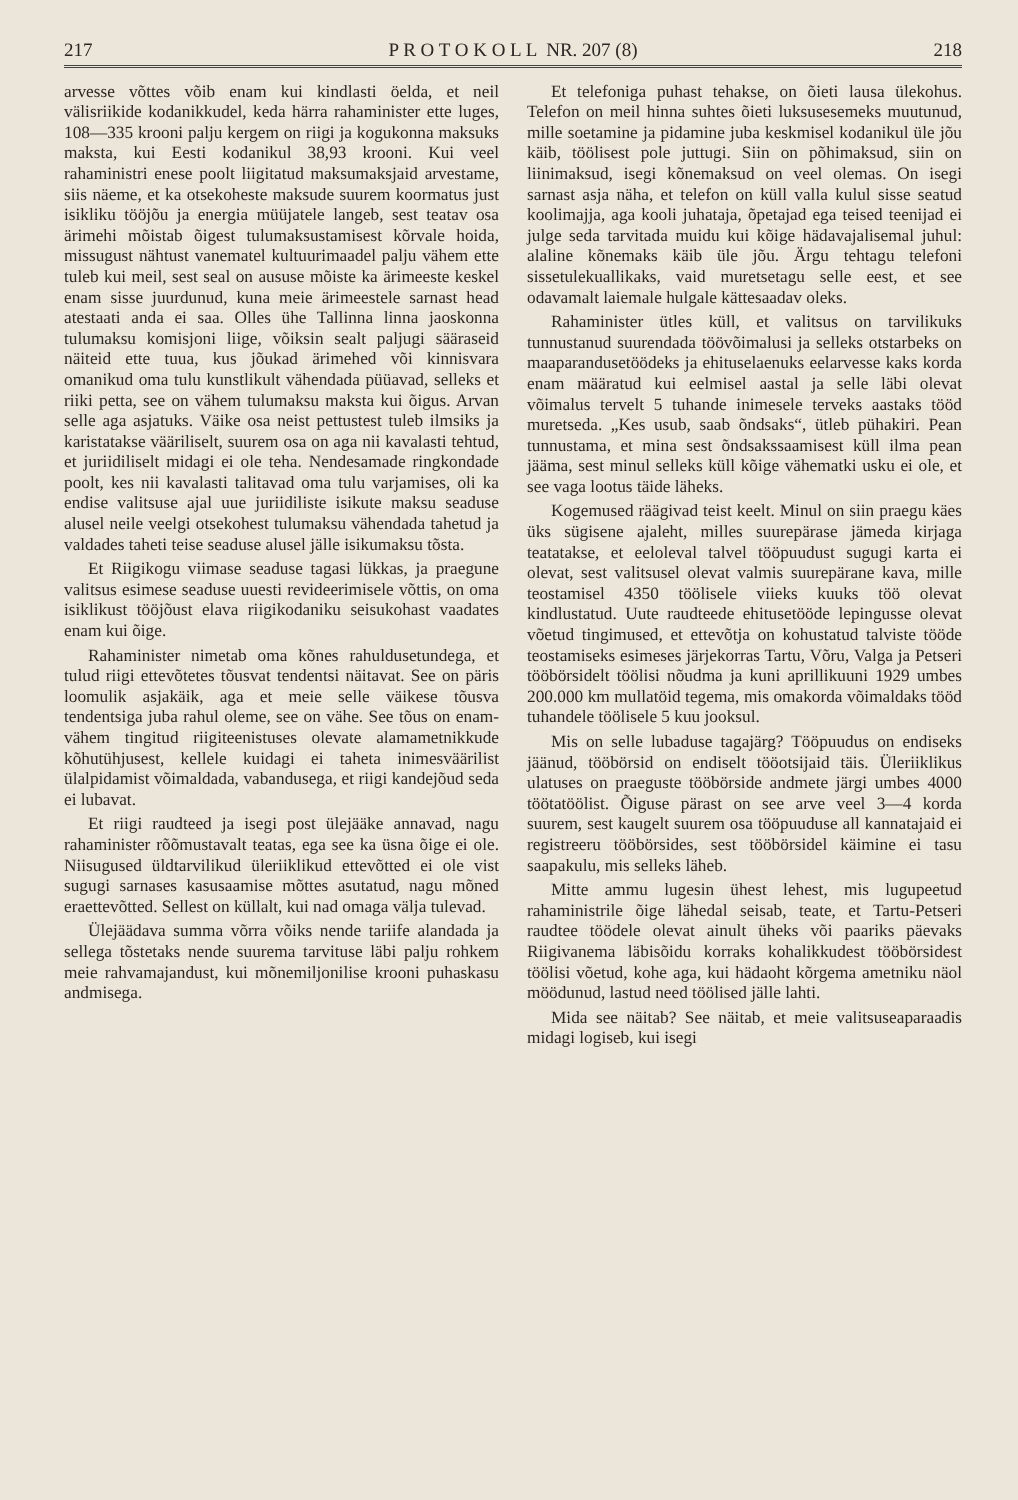217 P R O T O K O L L NR. 207 (8) 218
arvesse võttes võib enam kui kindlasti öelda, et neil välisriikide kodanikkudel, keda härra rahaminister ette luges, 108—335 krooni palju kergem on riigi ja kogukonna maksuks maksta, kui Eesti kodanikul 38,93 krooni. Kui veel rahaministri enese poolt liigitatud maksumaksjaid arvestame, siis näeme, et ka otsekoheste maksude suurem koormatus just isikliku tööjõu ja energia müüjatele langeb, sest teatav osa ärimehi mõistab õigest tulumaksustamisest kõrvale hoida, missugust nähtust vanematel kultuurimaadel palju vähem ette tuleb kui meil, sest seal on aususe mõiste ka ärimeeste keskel enam sisse juurdunud, kuna meie ärimeestele sarnast head atestaati anda ei saa. Olles ühe Tallinna linna jaoskonna tulumaksu komisjoni liige, võiksin sealt paljugi sääraseid näiteid ette tuua, kus jõukad ärimehed või kinnisvara omanikud oma tulu kunstlikult vähendada püüavad, selleks et riiki petta, see on vähem tulumaksu maksta kui õigus. Arvan selle aga asjatuks. Väike osa neist pettustest tuleb ilmsiks ja karistatakse vääriliselt, suurem osa on aga nii kavalasti tehtud, et juriidiliselt midagi ei ole teha. Nendesamade ringkondade poolt, kes nii kavalasti talitavad oma tulu varjamises, oli ka endise valitsuse ajal uue juriidiliste isikute maksu seaduse alusel neile veelgi otsekohest tulumaksu vähendada tahetud ja valdades taheti teise seaduse alusel jälle isikumaksu tõsta.
Et Riigikogu viimase seaduse tagasi lükkas, ja praegune valitsus esimese seaduse uuesti revideerimisele võttis, on oma isiklikust tööjõust elava riigikodaniku seisukohast vaadates enam kui õige.
Rahaminister nimetab oma kõnes rahuldusetundega, et tulud riigi ettevõtetes tõusvat tendentsi näitavat. See on päris loomulik asjakäik, aga et meie selle väikese tõusva tendentsiga juba rahul oleme, see on vähe. See tõus on enam-vähem tingitud riigiteenistuses olevate alamametnikkude kõhutühjusest, kellele kuidagi ei taheta inimesväärilist ülalpidamist võimaldada, vabandusega, et riigi kandejõud seda ei lubavat.
Et riigi raudteed ja isegi post ülejääke annavad, nagu rahaminister rõõmustavalt teatas, ega see ka üsna õige ei ole. Niisugused üldtarvilikud üleriiklikud ettevõtted ei ole vist sugugi sarnases kasusaamise mõttes asutatud, nagu mõned eraettevõtted. Sellest on küllalt, kui nad omaga välja tulevad.
Ülejäädava summa võrra võiks nende tariife alandada ja sellega tõstetaks nende suurema tarvituse läbi palju rohkem meie rahvamajandust, kui mõnemiljonilise krooni puhaskasu andmisega.
Et telefoniga puhast tehakse, on õieti lausa ülekohus. Telefon on meil hinna suhtes õieti luksusesemeks muutunud, mille soetamine ja pidamine juba keskmisel kodanikul üle jõu käib, töölisest pole juttugi. Siin on põhimaksud, siin on liinimaksud, isegi kõnemaksud on veel olemas. On isegi sarnast asja näha, et telefon on küll valla kulul sisse seatud koolimajja, aga kooli juhataja, õpetajad ega teised teenijad ei julge seda tarvitada muidu kui kõige hädavajalisemal juhul: alaline kõnemaks käib üle jõu. Ärgu tehtagu telefoni sissetulekuallikaks, vaid muretsetagu selle eest, et see odavamalt laiemale hulgale kättesaadav oleks.
Rahaminister ütles küll, et valitsus on tarvilikuks tunnustanud suurendada töövõimalusi ja selleks otstarbeks on maaparandusetöödeks ja ehituselaenuks eelarvesse kaks korda enam määratud kui eelmisel aastal ja selle läbi olevat võimalus tervelt 5 tuhande inimesele terveks aastaks tööd muretseda. „Kes usub, saab õndsaks“, ütleb pühakiri. Pean tunnustama, et mina sest õndsakssaamisest küll ilma pean jääma, sest minul selleks küll kõige vähematki usku ei ole, et see vaga lootus täide läheks.
Kogemused räägivad teist keelt. Minul on siin praegu käes üks sügisene ajaleht, milles suurepärase jämeda kirjaga teatatakse, et eeloleval talvel tööpuudust sugugi karta ei olevat, sest valitsusel olevat valmis suurepärane kava, mille teostamisel 4350 töölisele viieks kuuks töö olevat kindlustatud. Uute raudteede ehitusetööde lepingusse olevat võetud tingimused, et ettevõtja on kohustatud talviste tööde teostamiseks esimeses järjekorras Tartu, Võru, Valga ja Petseri tööbörsidelt töölisi nõudma ja kuni aprillikuuni 1929 umbes 200.000 km mullatöid tegema, mis omakorda võimaldaks tööd tuhandele töölisele 5 kuu jooksul.
Mis on selle lubaduse tagajärg? Tööpuudus on endiseks jäänud, tööbörsid on endiselt tööotsijaid täis. Üleriiklikus ulatuses on praeguste tööbörside andmete järgi umbes 4000 töötatöölist. Õiguse pärast on see arve veel 3—4 korda suurem, sest kaugelt suurem osa tööpuuduse all kannatajaid ei registreeru tööbörsides, sest tööbörsidel käimine ei tasu saapakulu, mis selleks läheb.
Mitte ammu lugesin ühest lehest, mis lugupeetud rahaministrile õige lähedal seisab, teate, et Tartu-Petseri raudtee töödele olevat ainult üheks või paariks päevaks Riigivanema läbisõidu korraks kohalikkudest tööbörsidest töölisi võetud, kohe aga, kui hädaoht kõrgema ametniku näol möödunud, lastud need töölised jälle lahti.
Mida see näitab? See näitab, et meie valitsuseaparaadis midagi logiseb, kui isegi